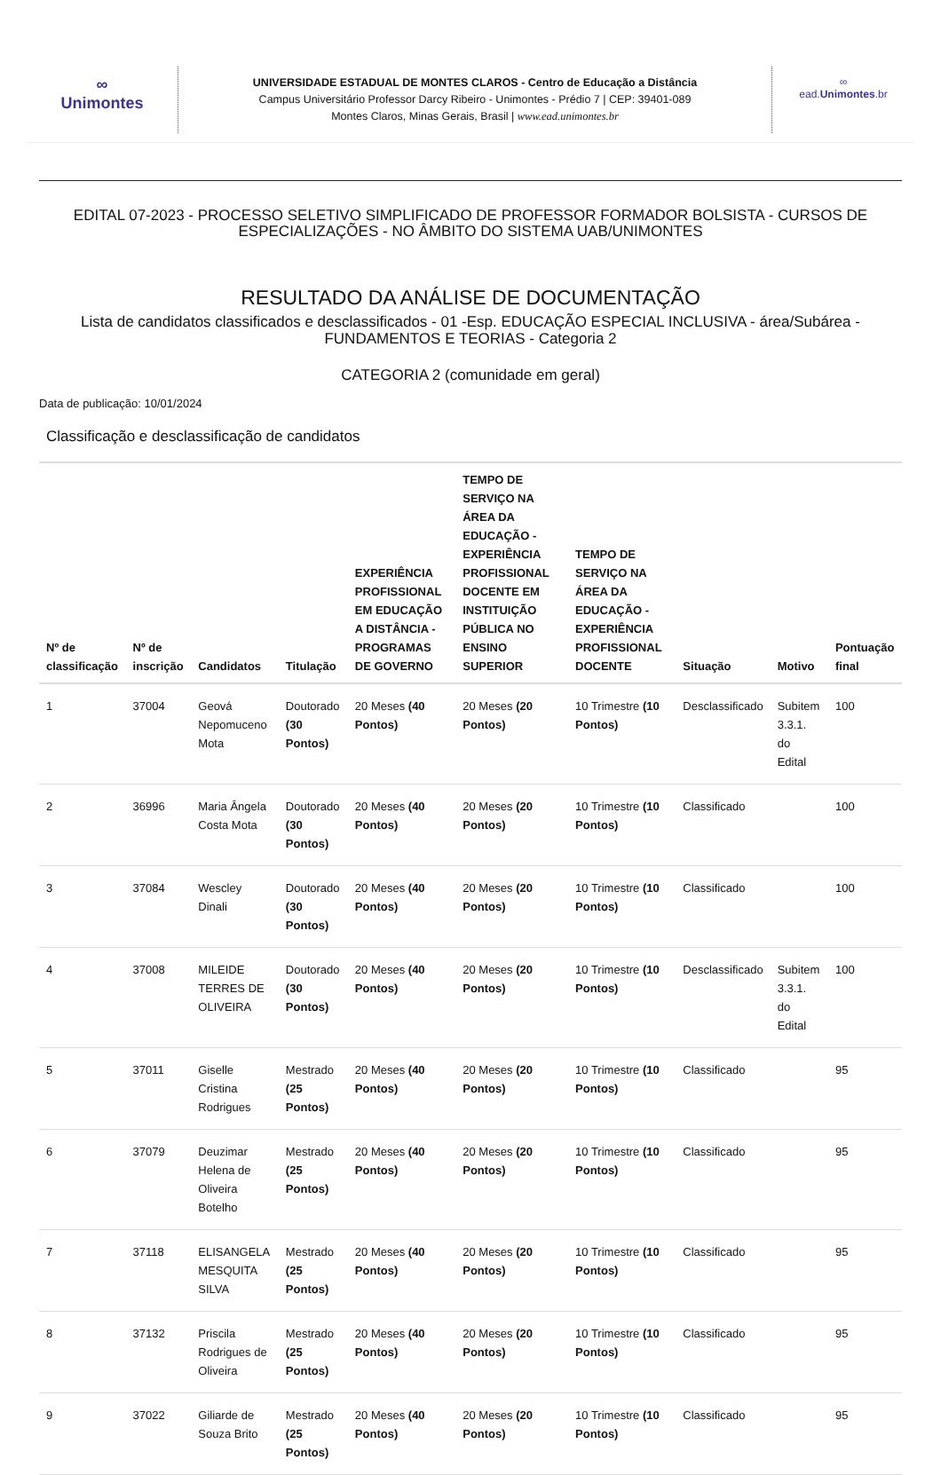∞
Unimontes
UNIVERSIDADE ESTADUAL DE MONTES CLAROS - Centro de Educação a Distância
Campus Universitário Professor Darcy Ribeiro - Unimontes - Prédio 7 | CEP: 39401-089
Montes Claros, Minas Gerais, Brasil | www.ead.unimontes.br
∞
ead.Unimontes.br
EDITAL 07-2023 - PROCESSO SELETIVO SIMPLIFICADO DE PROFESSOR FORMADOR BOLSISTA - CURSOS DE ESPECIALIZAÇÕES - NO ÂMBITO DO SISTEMA UAB/UNIMONTES
RESULTADO DA ANÁLISE DE DOCUMENTAÇÃO
Lista de candidatos classificados e desclassificados - 01 -Esp. EDUCAÇÃO ESPECIAL INCLUSIVA - área/Subárea - FUNDAMENTOS E TEORIAS - Categoria 2
CATEGORIA 2 (comunidade em geral)
Data de publicação: 10/01/2024
Classificação e desclassificação de candidatos
| Nº de classificação | Nº de inscrição | Candidatos | Titulação | EXPERIÊNCIA PROFISSIONAL EM EDUCAÇÃO A DISTÂNCIA - PROGRAMAS DE GOVERNO | TEMPO DE SERVIÇO NA ÁREA DA EDUCAÇÃO - EXPERIÊNCIA PROFISSIONAL DOCENTE EM INSTITUIÇÃO PÚBLICA NO ENSINO SUPERIOR | TEMPO DE SERVIÇO NA ÁREA DA EDUCAÇÃO - EXPERIÊNCIA PROFISSIONAL DOCENTE | Situação | Motivo | Pontuação final |
| --- | --- | --- | --- | --- | --- | --- | --- | --- | --- |
| 1 | 37004 | Geová Nepomuceno Mota | Doutorado (30 Pontos) | 20 Meses (40 Pontos) | 20 Meses (20 Pontos) | 10 Trimestre (10 Pontos) | Desclassificado | Subitem 3.3.1. do Edital | 100 |
| 2 | 36996 | Maria Ângela Costa Mota | Doutorado (30 Pontos) | 20 Meses (40 Pontos) | 20 Meses (20 Pontos) | 10 Trimestre (10 Pontos) | Classificado | | 100 |
| 3 | 37084 | Wescley Dinali | Doutorado (30 Pontos) | 20 Meses (40 Pontos) | 20 Meses (20 Pontos) | 10 Trimestre (10 Pontos) | Classificado | | 100 |
| 4 | 37008 | MILEIDE TERRES DE OLIVEIRA | Doutorado (30 Pontos) | 20 Meses (40 Pontos) | 20 Meses (20 Pontos) | 10 Trimestre (10 Pontos) | Desclassificado | Subitem 3.3.1. do Edital | 100 |
| 5 | 37011 | Giselle Cristina Rodrigues | Mestrado (25 Pontos) | 20 Meses (40 Pontos) | 20 Meses (20 Pontos) | 10 Trimestre (10 Pontos) | Classificado | | 95 |
| 6 | 37079 | Deuzimar Helena de Oliveira Botelho | Mestrado (25 Pontos) | 20 Meses (40 Pontos) | 20 Meses (20 Pontos) | 10 Trimestre (10 Pontos) | Classificado | | 95 |
| 7 | 37118 | ELISANGELA MESQUITA SILVA | Mestrado (25 Pontos) | 20 Meses (40 Pontos) | 20 Meses (20 Pontos) | 10 Trimestre (10 Pontos) | Classificado | | 95 |
| 8 | 37132 | Priscila Rodrigues de Oliveira | Mestrado (25 Pontos) | 20 Meses (40 Pontos) | 20 Meses (20 Pontos) | 10 Trimestre (10 Pontos) | Classificado | | 95 |
| 9 | 37022 | Giliarde de Souza Brito | Mestrado (25 Pontos) | 20 Meses (40 Pontos) | 20 Meses (20 Pontos) | 10 Trimestre (10 Pontos) | Classificado | | 95 |